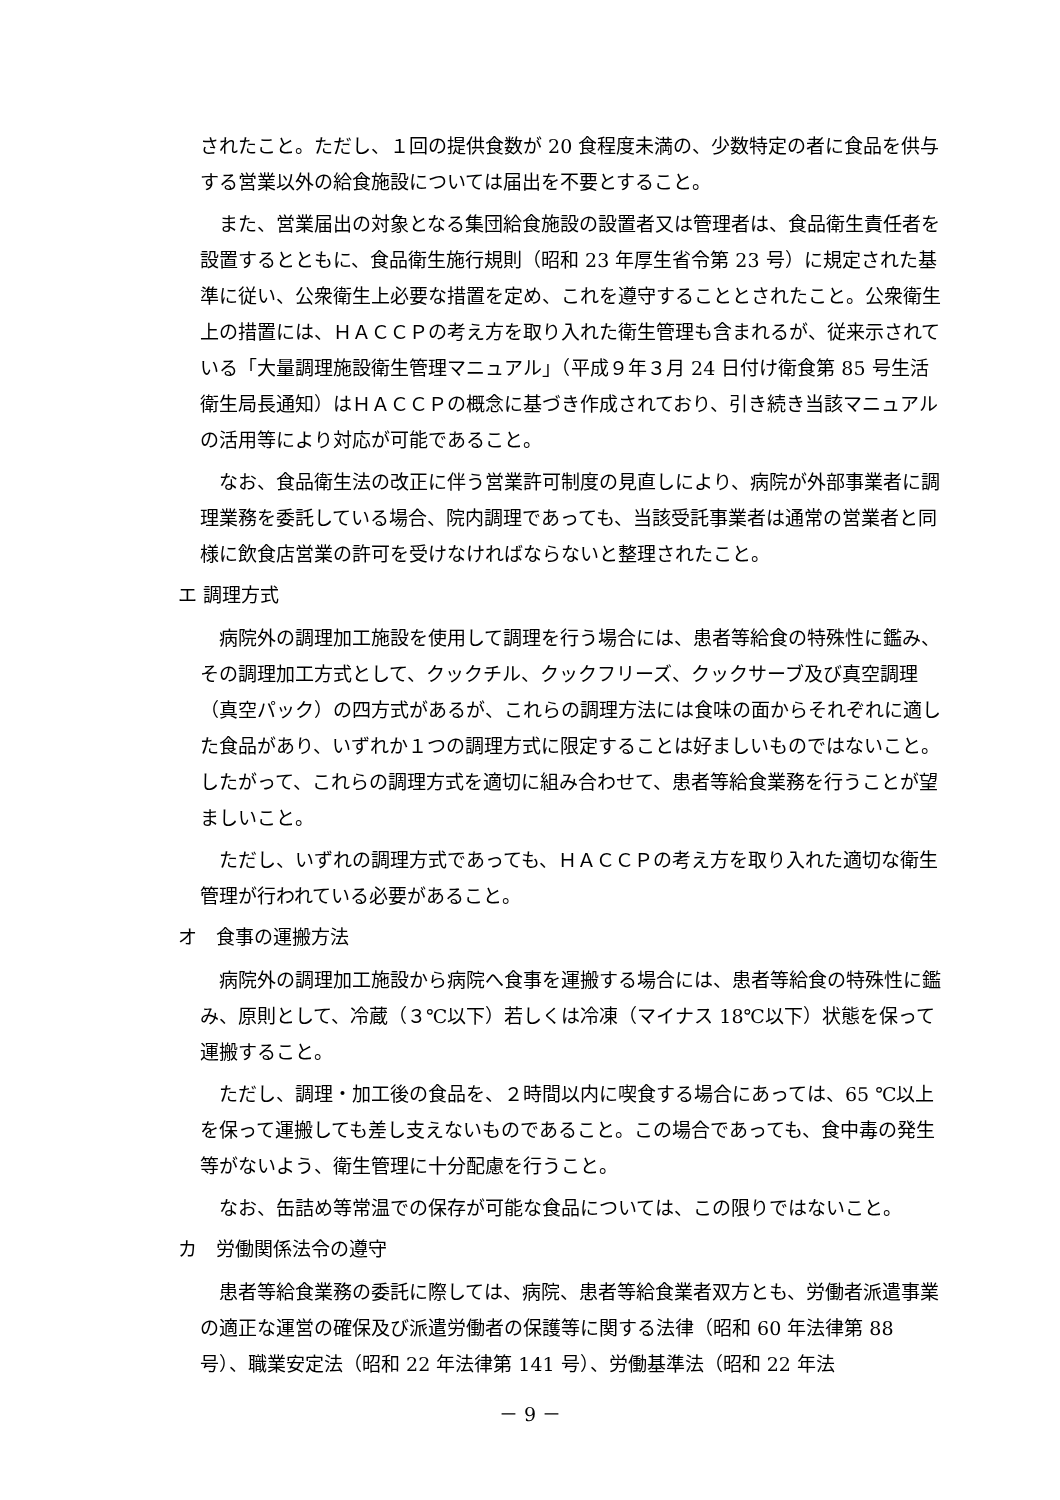されたこと。ただし、１回の提供食数が 20 食程度未満の、少数特定の者に食品を供与する営業以外の給食施設については届出を不要とすること。
また、営業届出の対象となる集団給食施設の設置者又は管理者は、食品衛生責任者を設置するとともに、食品衛生施行規則（昭和 23 年厚生省令第 23 号）に規定された基準に従い、公衆衛生上必要な措置を定め、これを遵守することとされたこと。公衆衛生上の措置には、ＨＡＣＣＰの考え方を取り入れた衛生管理も含まれるが、従来示されている「大量調理施設衛生管理マニュアル」（平成９年３月 24 日付け衛食第 85 号生活衛生局長通知）はＨＡＣＣＰの概念に基づき作成されており、引き続き当該マニュアルの活用等により対応が可能であること。
なお、食品衛生法の改正に伴う営業許可制度の見直しにより、病院が外部事業者に調理業務を委託している場合、院内調理であっても、当該受託事業者は通常の営業者と同様に飲食店営業の許可を受けなければならないと整理されたこと。
エ 調理方式
病院外の調理加工施設を使用して調理を行う場合には、患者等給食の特殊性に鑑み、その調理加工方式として、クックチル、クックフリーズ、クックサーブ及び真空調理（真空パック）の四方式があるが、これらの調理方法には食味の面からそれぞれに適した食品があり、いずれか１つの調理方式に限定することは好ましいものではないこと。したがって、これらの調理方式を適切に組み合わせて、患者等給食業務を行うことが望ましいこと。
ただし、いずれの調理方式であっても、ＨＡＣＣＰの考え方を取り入れた適切な衛生管理が行われている必要があること。
オ　食事の運搬方法
病院外の調理加工施設から病院へ食事を運搬する場合には、患者等給食の特殊性に鑑み、原則として、冷蔵（３℃以下）若しくは冷凍（マイナス 18℃以下）状態を保って運搬すること。
ただし、調理・加工後の食品を、２時間以内に喫食する場合にあっては、65 ℃以上を保って運搬しても差し支えないものであること。この場合であっても、食中毒の発生等がないよう、衛生管理に十分配慮を行うこと。
なお、缶詰め等常温での保存が可能な食品については、この限りではないこと。
カ　労働関係法令の遵守
患者等給食業務の委託に際しては、病院、患者等給食業者双方とも、労働者派遣事業の適正な運営の確保及び派遣労働者の保護等に関する法律（昭和 60 年法律第 88 号）、職業安定法（昭和 22 年法律第 141 号）、労働基準法（昭和 22 年法
－ 9 －